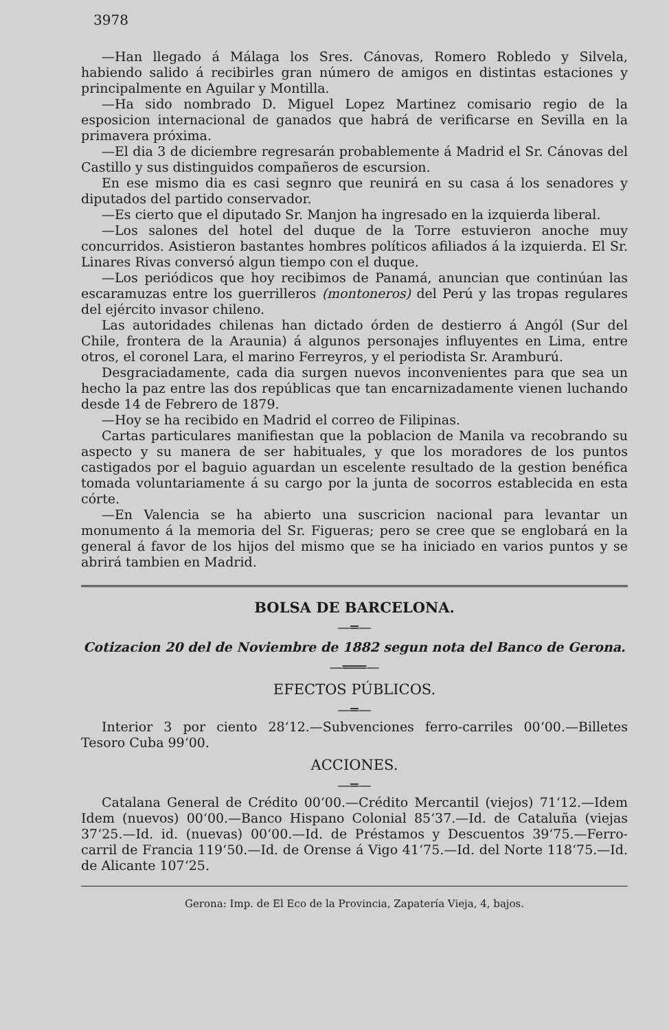3978
—Han llegado á Málaga los Sres. Cánovas, Romero Robledo y Silvela, habiendo salido á recibirles gran número de amigos en distintas estaciones y principalmente en Aguilar y Montilla.
—Ha sido nombrado D. Miguel Lopez Martinez comisario regio de la esposicion internacional de ganados que habrá de verificarse en Sevilla en la primavera próxima.
—El dia 3 de diciembre regresarán probablemente á Madrid el Sr. Cánovas del Castillo y sus distinguidos compañeros de escursion.
En ese mismo dia es casi segnro que reunirá en su casa á los senadores y diputados del partido conservador.
—Es cierto que el diputado Sr. Manjon ha ingresado en la izquierda liberal.
—Los salones del hotel del duque de la Torre estuvieron anoche muy concurridos. Asistieron bastantes hombres políticos afiliados á la izquierda. El Sr. Linares Rivas conversó algun tiempo con el duque.
—Los periódicos que hoy recibimos de Panamá, anuncian que continúan las escaramuzas entre los guerrilleros (montoneros) del Perú y las tropas regulares del ejército invasor chileno.
Las autoridades chilenas han dictado órden de destierro á Angól (Sur del Chile, frontera de la Araunia) á algunos personajes influyentes en Lima, entre otros, el coronel Lara, el marino Ferreyros, y el periodista Sr. Aramburú.
Desgraciadamente, cada dia surgen nuevos inconvenientes para que sea un hecho la paz entre las dos repúblicas que tan encarnizadamente vienen luchando desde 14 de Febrero de 1879.
—Hoy se ha recibido en Madrid el correo de Filipinas.
Cartas particulares manifiestan que la poblacion de Manila va recobrando su aspecto y su manera de ser habituales, y que los moradores de los puntos castigados por el baguio aguardan un escelente resultado de la gestion benéfica tomada voluntariamente á su cargo por la junta de socorros establecida en esta córte.
—En Valencia se ha abierto una suscricion nacional para levantar un monumento á la memoria del Sr. Figueras; pero se cree que se englobará en la general á favor de los hijos del mismo que se ha iniciado en varios puntos y se abrirá tambien en Madrid.
BOLSA DE BARCELONA.
—═—
Cotizacion 20 del de Noviembre de 1882 segun nota del Banco de Gerona.
—═══—
EFECTOS PÚBLICOS.
—═—
Interior 3 por ciento 28‘12.—Subvenciones ferro-carriles 00‘00.—Billetes Tesoro Cuba 99‘00.
ACCIONES.
—═—
Catalana General de Crédito 00‘00.—Crédito Mercantil (viejos) 71‘12.—Idem Idem (nuevos) 00‘00.—Banco Hispano Colonial 85‘37.—Id. de Cataluña (viejas 37‘25.—Id. id. (nuevas) 00‘00.—Id. de Préstamos y Descuentos 39‘75.—Ferro-carril de Francia 119‘50.—Id. de Orense á Vigo 41‘75.—Id. del Norte 118‘75.—Id. de Alicante 107‘25.
Gerona: Imp. de El Eco de la Provincia, Zapatería Vieja, 4, bajos.